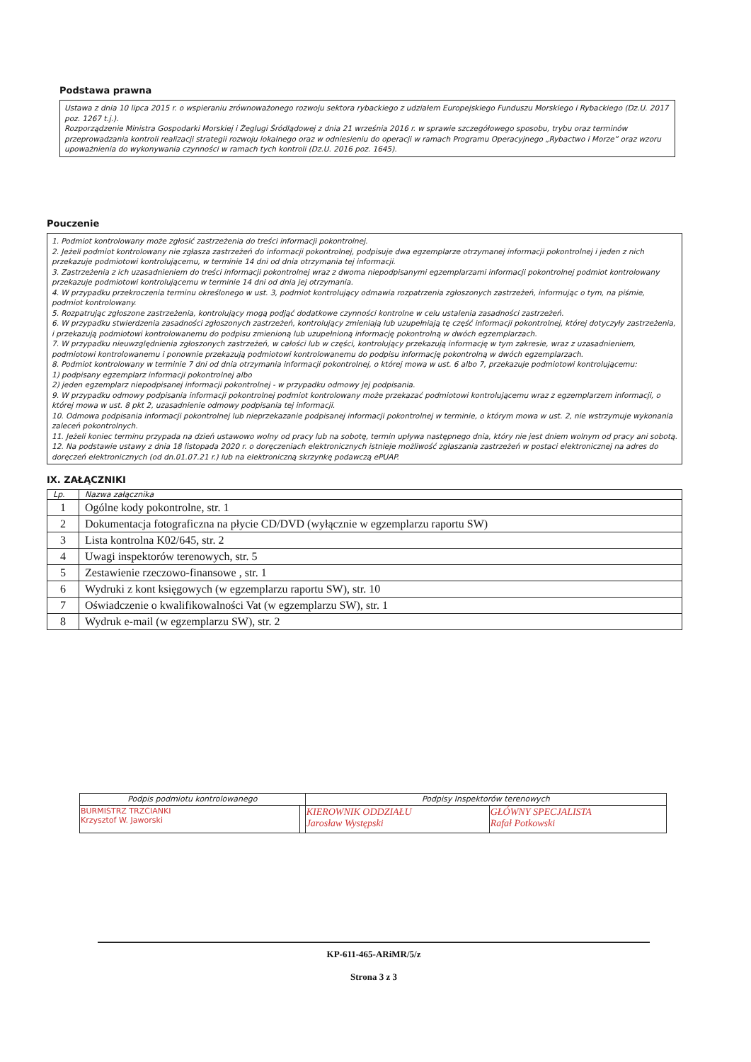Podstawa prawna
Ustawa z dnia 10 lipca 2015 r. o wspieraniu zrównoważonego rozwoju sektora rybackiego z udziałem Europejskiego Funduszu Morskiego i Rybackiego (Dz.U. 2017 poz. 1267 t.j.).
Rozporządzenie Ministra Gospodarki Morskiej i Żeglugi Śródlądowej z dnia 21 września 2016 r. w sprawie szczegółowego sposobu, trybu oraz terminów przeprowadzania kontroli realizacji strategii rozwoju lokalnego oraz w odniesieniu do operacji w ramach Programu Operacyjnego „Rybactwo i Morze” oraz wzoru upoważnienia do wykonywania czynności w ramach tych kontroli (Dz.U. 2016 poz. 1645).
Pouczenie
1. Podmiot kontrolowany może zgłosić zastrzeżenia do treści informacji pokontrolnej.
2. Jeżeli podmiot kontrolowany nie zgłasza zastrzeżeń do informacji pokontrolnej, podpisuje dwa egzemplarze otrzymanej informacji pokontrolnej i jeden z nich przekazuje podmiotowi kontrolującemu, w terminie 14 dni od dnia otrzymania tej informacji.
3. Zastrzeżenia z ich uzasadnieniem do treści informacji pokontrolnej wraz z dwoma niepodpisanymi egzemplarzami informacji pokontrolnej podmiot kontrolowany przekazuje podmiotowi kontrolującemu w terminie 14 dni od dnia jej otrzymania.
4. W przypadku przekroczenia terminu określonego w ust. 3, podmiot kontrolujący odmawia rozpatrzenia zgłoszonych zastrzeżeń, informując o tym, na piśmie, podmiot kontrolowany.
5. Rozpatrując zgłoszone zastrzeżenia, kontrolujący mogą podjąć dodatkowe czynności kontrolne w celu ustalenia zasadności zastrzeżeń.
6. W przypadku stwierdzenia zasadności zgłoszonych zastrzeżeń, kontrolujący zmieniają lub uzupełniają tę część informacji pokontrolnej, której dotyczyły zastrzeżenia, i przekazują podmiotowi kontrolowanemu do podpisu zmienioną lub uzupełnioną informację pokontrolną w dwóch egzemplarzach.
7. W przypadku nieuwzględnienia zgłoszonych zastrzeżeń, w całości lub w części, kontrolujący przekazują informację w tym zakresie, wraz z uzasadnieniem, podmiotowi kontrolowanemu i ponownie przekazują podmiotowi kontrolowanemu do podpisu informację pokontrolną w dwóch egzemplarzach.
8. Podmiot kontrolowany w terminie 7 dni od dnia otrzymania informacji pokontrolnej, o której mowa w ust. 6 albo 7, przekazuje podmiotowi kontrolującemu:
1) podpisany egzemplarz informacji pokontrolnej albo
2) jeden egzemplarz niepodpisanej informacji pokontrolnej - w przypadku odmowy jej podpisania.
9. W przypadku odmowy podpisania informacji pokontrolnej podmiot kontrolowany może przekazać podmiotowi kontrolującemu wraz z egzemplarzem informacji, o której mowa w ust. 8 pkt 2, uzasadnienie odmowy podpisania tej informacji.
10. Odmowa podpisania informacji pokontrolnej lub nieprzekazanie podpisanej informacji pokontrolnej w terminie, o którym mowa w ust. 2, nie wstrzymuje wykonania zaleceń pokontrolnych.
11. Jeżeli koniec terminu przypada na dzień ustawowo wolny od pracy lub na sobotę, termin upływa następnego dnia, który nie jest dniem wolnym od pracy ani sobotą.
12. Na podstawie ustawy z dnia 18 listopada 2020 r. o doręczeniach elektronicznych istnieje możliwość zgłaszania zastrzeżeń w postaci elektronicznej na adres do doręczeń elektronicznych (od dn.01.07.21 r.) lub na elektroniczną skrzynkę podawczą ePUAP.
IX. ZAŁĄCZNIKI
| Lp. | Nazwa załącznika |
| --- | --- |
| 1 | Ogólne kody pokontrolne, str. 1 |
| 2 | Dokumentacja fotograficzna na płycie CD/DVD (wyłącznie w egzemplarzu raportu SW) |
| 3 | Lista kontrolna K02/645, str. 2 |
| 4 | Uwagi inspektorów terenowych, str. 5 |
| 5 | Zestawienie rzeczowo-finansowe , str. 1 |
| 6 | Wydruki z kont księgowych (w egzemplarzu raportu SW), str. 10 |
| 7 | Oświadczenie o kwalifikowalności Vat (w egzemplarzu SW), str. 1 |
| 8 | Wydruk e-mail (w egzemplarzu SW), str. 2 |
| Podpis podmiotu kontrolowanego | | Podpisy Inspektorów terenowych | |
| BURMISTRZ TRZCIANKI Krzysztof W. Jaworski | | KIEROWNIK ODDZIAŁU Jarosław Występski | GŁÓWNY SPECJALISTA Rafał Potkowski |
KP-611-465-ARiMR/5/z
Strona 3 z 3